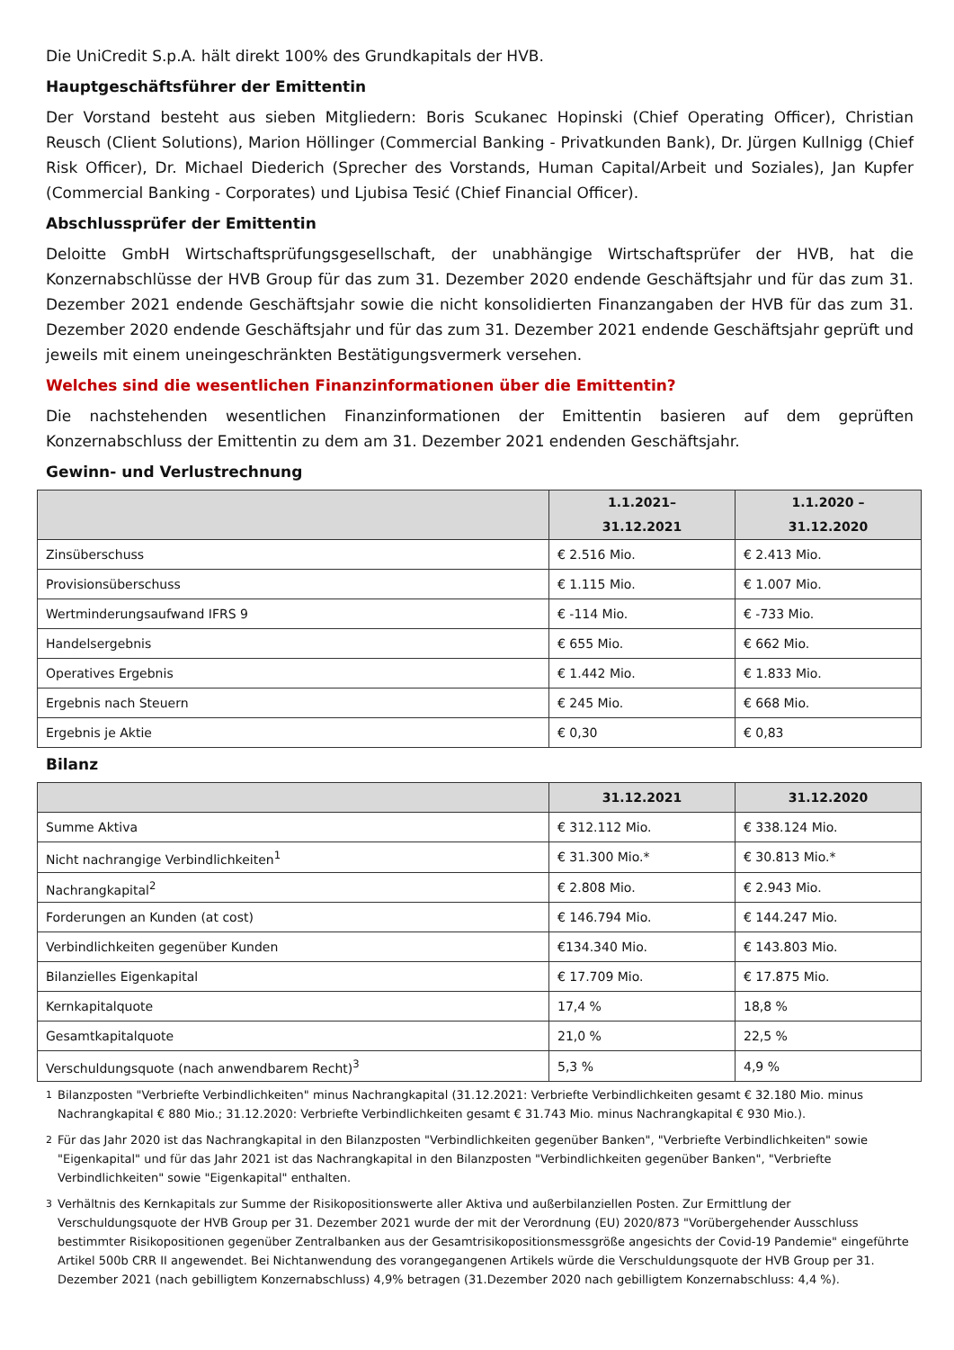Die UniCredit S.p.A. hält direkt 100% des Grundkapitals der HVB.
Hauptgeschäftsführer der Emittentin
Der Vorstand besteht aus sieben Mitgliedern: Boris Scukanec Hopinski (Chief Operating Officer), Christian Reusch (Client Solutions), Marion Höllinger (Commercial Banking - Privatkunden Bank), Dr. Jürgen Kullnigg (Chief Risk Officer), Dr. Michael Diederich (Sprecher des Vorstands, Human Capital/Arbeit und Soziales), Jan Kupfer (Commercial Banking - Corporates) und Ljubisa Tesić (Chief Financial Officer).
Abschlussprüfer der Emittentin
Deloitte GmbH Wirtschaftsprüfungsgesellschaft, der unabhängige Wirtschaftsprüfer der HVB, hat die Konzernabschlüsse der HVB Group für das zum 31. Dezember 2020 endende Geschäftsjahr und für das zum 31. Dezember 2021 endende Geschäftsjahr sowie die nicht konsolidierten Finanzangaben der HVB für das zum 31. Dezember 2020 endende Geschäftsjahr und für das zum 31. Dezember 2021 endende Geschäftsjahr geprüft und jeweils mit einem uneingeschränkten Bestätigungsvermerk versehen.
Welches sind die wesentlichen Finanzinformationen über die Emittentin?
Die nachstehenden wesentlichen Finanzinformationen der Emittentin basieren auf dem geprüften Konzernabschluss der Emittentin zu dem am 31. Dezember 2021 endenden Geschäftsjahr.
Gewinn- und Verlustrechnung
| | 1.1.2021– 31.12.2021 | 1.1.2020 – 31.12.2020 |
| --- | --- | --- |
| Zinsüberschuss | € 2.516 Mio. | € 2.413 Mio. |
| Provisionsüberschuss | € 1.115 Mio. | € 1.007 Mio. |
| Wertminderungsaufwand IFRS 9 | € -114 Mio. | € -733 Mio. |
| Handelsergebnis | € 655 Mio. | € 662 Mio. |
| Operatives Ergebnis | € 1.442 Mio. | € 1.833 Mio. |
| Ergebnis nach Steuern | € 245 Mio. | € 668 Mio. |
| Ergebnis je Aktie | € 0,30 | € 0,83 |
Bilanz
| | 31.12.2021 | 31.12.2020 |
| --- | --- | --- |
| Summe Aktiva | € 312.112 Mio. | € 338.124 Mio. |
| Nicht nachrangige Verbindlichkeiten<sup>1</sup> | € 31.300 Mio.* | € 30.813 Mio.* |
| Nachrangkapital<sup>2</sup> | € 2.808 Mio. | € 2.943 Mio. |
| Forderungen an Kunden (at cost) | € 146.794 Mio. | € 144.247 Mio. |
| Verbindlichkeiten gegenüber Kunden | €134.340 Mio. | € 143.803 Mio. |
| Bilanzielles Eigenkapital | € 17.709 Mio. | € 17.875 Mio. |
| Kernkapitalquote | 17,4 % | 18,8 % |
| Gesamtkapitalquote | 21,0 % | 22,5 % |
| Verschuldungsquote (nach anwendbarem Recht)<sup>3</sup> | 5,3 % | 4,9 % |
<sup>1</sup> Bilanzposten "Verbriefte Verbindlichkeiten" minus Nachrangkapital (31.12.2021: Verbriefte Verbindlichkeiten gesamt € 32.180 Mio. minus Nachrangkapital € 880 Mio.; 31.12.2020: Verbriefte Verbindlichkeiten gesamt € 31.743 Mio. minus Nachrangkapital € 930 Mio.).
<sup>2</sup> Für das Jahr 2020 ist das Nachrangkapital in den Bilanzposten "Verbindlichkeiten gegenüber Banken", "Verbriefte Verbindlichkeiten" sowie "Eigenkapital" und für das Jahr 2021 ist das Nachrangkapital in den Bilanzposten "Verbindlichkeiten gegenüber Banken", "Verbriefte Verbindlichkeiten" sowie "Eigenkapital" enthalten.
<sup>3</sup> Verhältnis des Kernkapitals zur Summe der Risikopositionswerte aller Aktiva und außerbilanziellen Posten. Zur Ermittlung der Verschuldungsquote der HVB Group per 31. Dezember 2021 wurde der mit der Verordnung (EU) 2020/873 "Vorübergehender Ausschluss bestimmter Risikopositionen gegenüber Zentralbanken aus der Gesamtrisikopositionsmessgröße angesichts der Covid-19 Pandemie" eingeführte Artikel 500b CRR II angewendet. Bei Nichtanwendung des vorangegangenen Artikels würde die Verschuldungsquote der HVB Group per 31. Dezember 2021 (nach gebilligtem Konzernabschluss) 4,9% betragen (31.Dezember 2020 nach gebilligtem Konzernabschluss: 4,4 %).